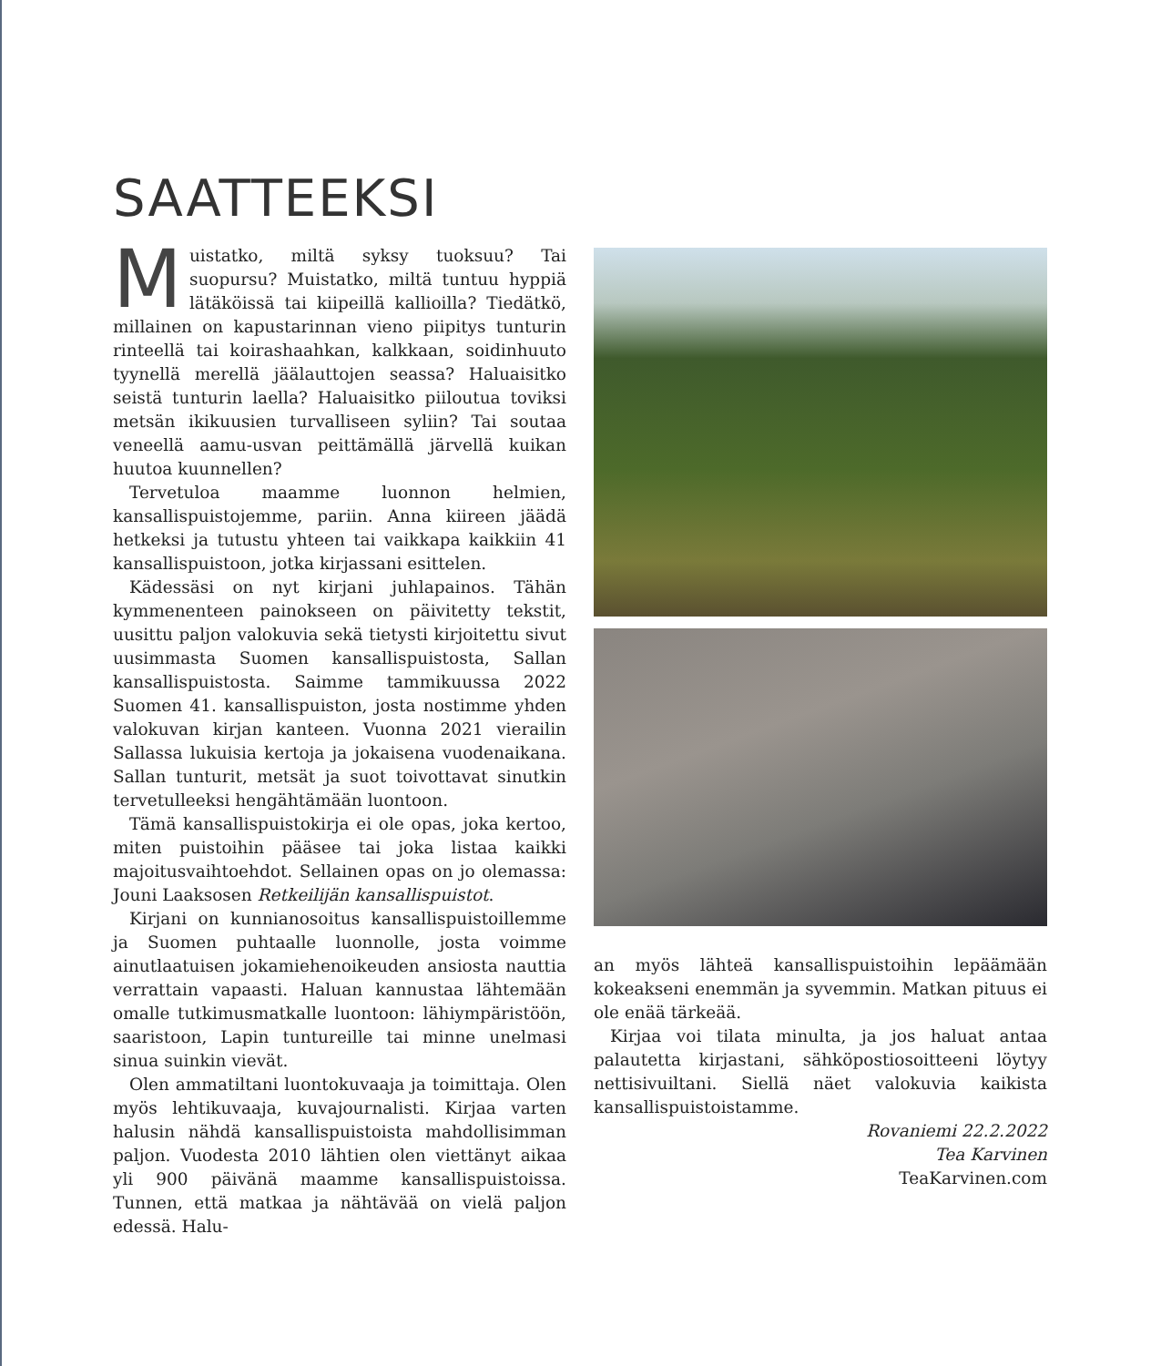SAATTEEKSI
Muistatko, miltä syksy tuoksuu? Tai suopursu? Muistatko, miltä tuntuu hyppiä lätäköissä tai kiipeillä kallioilla? Tiedätkö, millainen on kapustarinnan vieno piipitys tunturin rinteellä tai koirashaahkan, kalkkaan, soidinhuuto tyynellä merellä jäälauttojen seassa? Haluaisitko seistä tunturin laella? Haluaisitko piiloutua toviksi metsän ikikuusien turvalliseen syliin? Tai soutaa veneellä aamu-usvan peittämällä järvellä kuikan huutoa kuunnellen?
Tervetuloa maamme luonnon helmien, kansallispuistojemme, pariin. Anna kiireen jäädä hetkeksi ja tutustu yhteen tai vaikkapa kaikkiin 41 kansallispuistoon, jotka kirjassani esittelen.
Kädessäsi on nyt kirjani juhlapainos. Tähän kymmenenteen painokseen on päivitetty tekstit, uusittu paljon valokuvia sekä tietysti kirjoitettu sivut uusimmasta Suomen kansallispuistosta, Sallan kansallispuistosta. Saimme tammikuussa 2022 Suomen 41. kansallispuiston, josta nostimme yhden valokuvan kirjan kanteen. Vuonna 2021 vierailin Sallassa lukuisia kertoja ja jokaisena vuodenaikana. Sallan tunturit, metsät ja suot toivottavat sinutkin tervetulleeksi hengähtämään luontoon.
Tämä kansallispuistokirja ei ole opas, joka kertoo, miten puistoihin pääsee tai joka listaa kaikki majoitusvaihtoehdot. Sellainen opas on jo olemassa: Jouni Laaksosen Retkeilijän kansallispuistot.
Kirjani on kunnianosoitus kansallispuistoillemme ja Suomen puhtaalle luonnolle, josta voimme ainutlaatuisen jokamiehenoikeuden ansiosta nauttia verrattain vapaasti. Haluan kannustaa lähtemään omalle tutkimusmatkalle luontoon: lähiympäristöön, saaristoon, Lapin tuntureille tai minne unelmasi sinua suinkin vievät.
Olen ammatiltani luontokuvaaja ja toimittaja. Olen myös lehtikuvaaja, kuvajournalisti. Kirjaa varten halusin nähdä kansallispuistoista mahdollisimman paljon. Vuodesta 2010 lähtien olen viettänyt aikaa yli 900 päivänä maamme kansallispuistoissa. Tunnen, että matkaa ja nähtävää on vielä paljon edessä. Halu-
an myös lähteä kansallispuistoihin lepäämään kokeakseni enemmän ja syvemmin. Matkan pituus ei ole enää tärkeää.
Kirjaa voi tilata minulta, ja jos haluat antaa palautetta kirjastani, sähköpostiosoitteeni löytyy nettisivuiltani. Siellä näet valokuvia kaikista kansallispuistoistamme.
Rovaniemi 22.2.2022
Tea Karvinen
TeaKarvinen.com